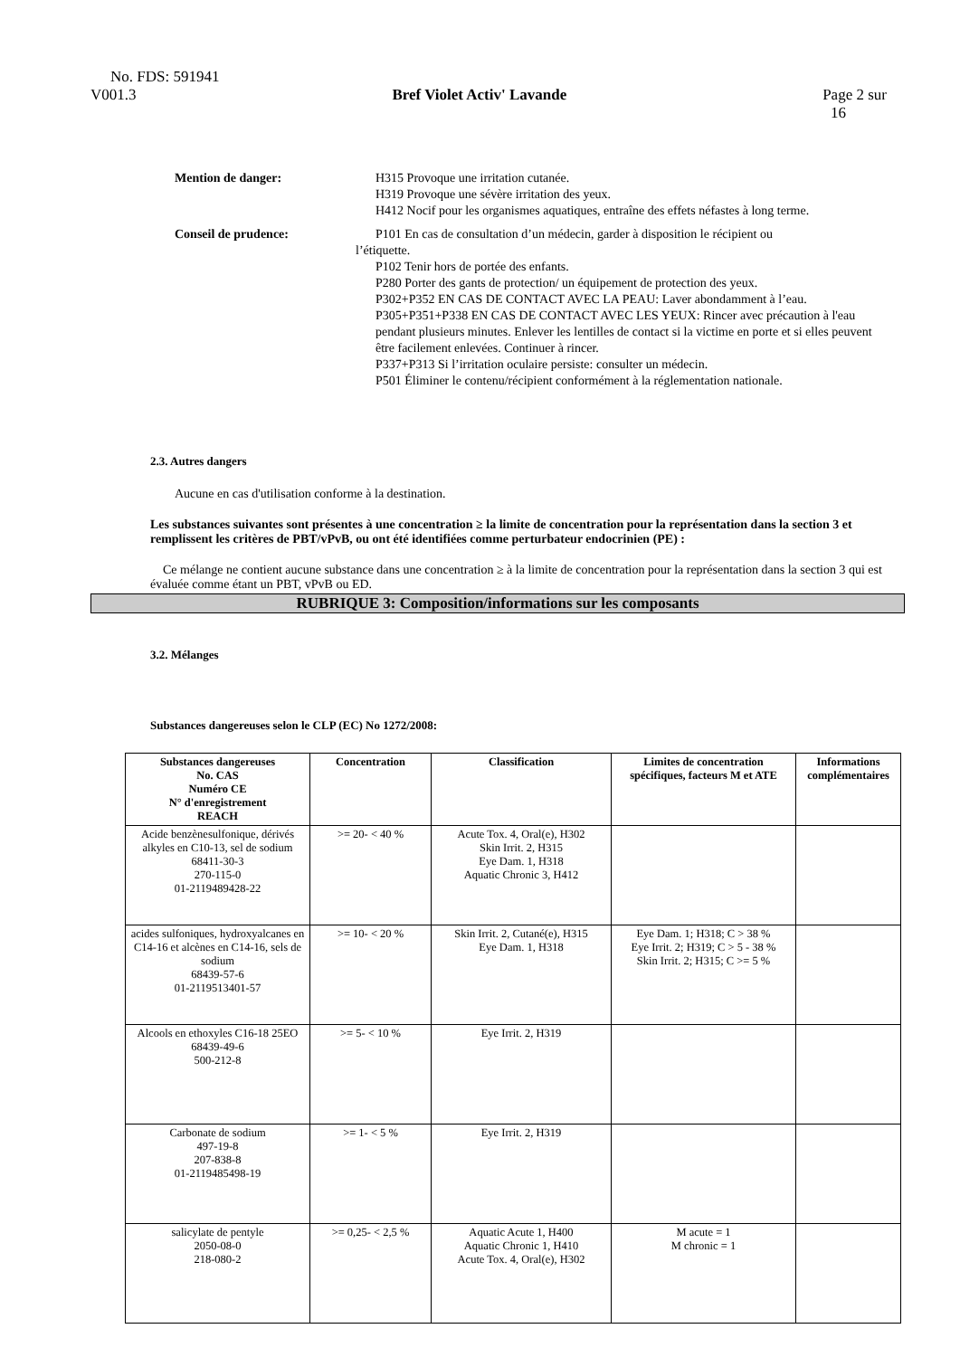No. FDS: 591941
V001.3 Bref Violet Activ' Lavande Page 2 sur
16
Mention de danger: H315 Provoque une irritation cutanée.
H319 Provoque une sévère irritation des yeux.
H412 Nocif pour les organismes aquatiques, entraîne des effets néfastes à long terme.
Conseil de prudence: P101 En cas de consultation d’un médecin, garder à disposition le récipient ou
l’étiquette.
P102 Tenir hors de portée des enfants.
P280 Porter des gants de protection/ un équipement de protection des yeux.
P302+P352 EN CAS DE CONTACT AVEC LA PEAU: Laver abondamment à l’eau.
P305+P351+P338 EN CAS DE CONTACT AVEC LES YEUX: Rincer avec précaution à l'eau pendant plusieurs minutes. Enlever les lentilles de contact si la victime en porte et si elles peuvent être facilement enlevées. Continuer à rincer.
P337+P313 Si l’irritation oculaire persiste: consulter un médecin.
P501 Éliminer le contenu/récipient conformément à la réglementation nationale.
2.3. Autres dangers
Aucune en cas d'utilisation conforme à la destination.
Les substances suivantes sont présentes à une concentration ≥ la limite de concentration pour la représentation dans la section 3 et remplissent les critères de PBT/vPvB, ou ont été identifiées comme perturbateur endocrinien (PE) :
Ce mélange ne contient aucune substance dans une concentration ≥ à la limite de concentration pour la représentation dans la section 3 qui est évaluée comme étant un PBT, vPvB ou ED.
RUBRIQUE 3: Composition/informations sur les composants
3.2. Mélanges
Substances dangereuses selon le CLP (EC) No 1272/2008:
| Substances dangereuses No. CAS Numéro CE N° d'enregistrement REACH | Concentration | Classification | Limites de concentration spécifiques, facteurs M et ATE | Informations complémentaires |
| --- | --- | --- | --- | --- |
| Acide benzènesulfonique, dérivés alkyles en C10-13, sel de sodium 68411-30-3 270-115-0 01-2119489428-22 | >= 20- < 40 % | Acute Tox. 4, Oral(e), H302 Skin Irrit. 2, H315 Eye Dam. 1, H318 Aquatic Chronic 3, H412 | | |
| acides sulfoniques, hydroxyalcanes en C14-16 et alcènes en C14-16, sels de sodium 68439-57-6 01-2119513401-57 | >= 10- < 20 % | Skin Irrit. 2, Cutané(e), H315 Eye Dam. 1, H318 | Eye Dam. 1; H318; C > 38 % Eye Irrit. 2; H319; C > 5 - 38 % Skin Irrit. 2; H315; C >= 5 % | |
| Alcools en ethoxyles C16-18 25EO 68439-49-6 500-212-8 | >= 5- < 10 % | Eye Irrit. 2, H319 | | |
| Carbonate de sodium 497-19-8 207-838-8 01-2119485498-19 | >= 1- < 5 % | Eye Irrit. 2, H319 | | |
| salicylate de pentyle 2050-08-0 218-080-2 | >= 0,25- < 2,5 % | Aquatic Acute 1, H400 Aquatic Chronic 1, H410 Acute Tox. 4, Oral(e), H302 | M acute = 1 M chronic = 1 | |